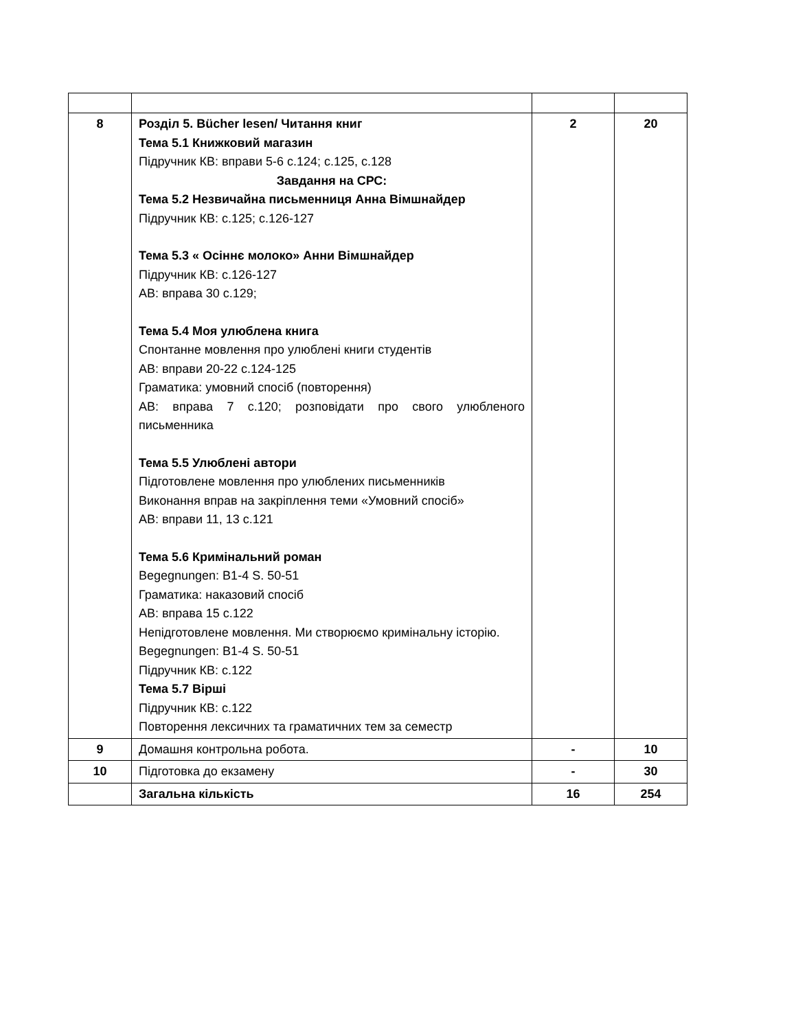| 8 | Розділ 5. Bücher lesen/ Читання книг Тема 5.1 Книжковий магазин Підручник КВ: вправи 5-6 с.124; с.125, с.128 Завдання на СРС: Тема 5.2 Незвичайна письменниця Анна Вімшнайдер Підручник КВ: с.125; с.126-127 Тема 5.3 « Осіннє молоко» Анни Вімшнайдер Підручник КВ: с.126-127 АВ: вправа 30 с.129; Тема 5.4 Моя улюблена книга Спонтанне мовлення про улюблені книги студентів АВ: вправи 20-22 с.124-125 Граматика: умовний спосіб (повторення) АВ: вправа 7 с.120; розповідати про свого улюбленого письменника Тема 5.5 Улюблені автори Підготовлене мовлення про улюблених письменників Виконання вправ на закріплення теми «Умовний спосіб» АВ: вправи 11, 13 с.121 Тема 5.6 Кримінальний роман Begegnungen: B1-4 S. 50-51 Граматика: наказовий спосіб АВ: вправа 15 с.122 Непідготовлене мовлення. Ми створюємо кримінальну історію. Begegnungen: B1-4 S. 50-51 Підручник КВ: с.122 Тема 5.7 Вірші Підручник КВ: с.122 Повторення лексичних та граматичних тем за семестр | 2 | 20 |
| 9 | Домашня контрольна робота. | - | 10 |
| 10 | Підготовка до екзамену | - | 30 |
| | Загальна кількість | 16 | 254 |